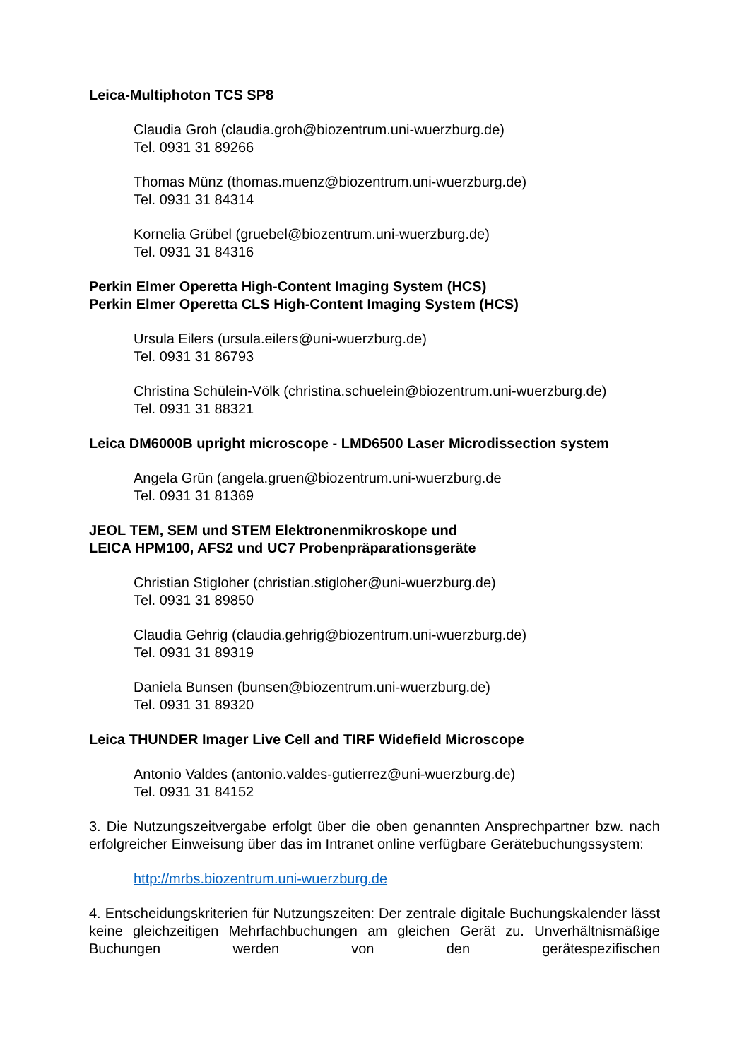Leica-Multiphoton TCS SP8
Claudia Groh (claudia.groh@biozentrum.uni-wuerzburg.de)
Tel. 0931 31 89266
Thomas Münz (thomas.muenz@biozentrum.uni-wuerzburg.de)
Tel. 0931 31 84314
Kornelia Grübel (gruebel@biozentrum.uni-wuerzburg.de)
Tel. 0931 31 84316
Perkin Elmer Operetta High-Content Imaging System (HCS)
Perkin Elmer Operetta CLS High-Content Imaging System (HCS)
Ursula Eilers (ursula.eilers@uni-wuerzburg.de)
Tel. 0931 31 86793
Christina Schülein-Völk (christina.schuelein@biozentrum.uni-wuerzburg.de)
Tel. 0931 31 88321
Leica DM6000B upright microscope - LMD6500 Laser Microdissection system
Angela Grün (angela.gruen@biozentrum.uni-wuerzburg.de
Tel. 0931 31 81369
JEOL TEM, SEM und STEM Elektronenmikroskope und
LEICA HPM100, AFS2 und UC7 Probenpräparationsgeräte
Christian Stigloher (christian.stigloher@uni-wuerzburg.de)
Tel. 0931 31 89850
Claudia Gehrig (claudia.gehrig@biozentrum.uni-wuerzburg.de)
Tel. 0931 31 89319
Daniela Bunsen (bunsen@biozentrum.uni-wuerzburg.de)
Tel. 0931 31 89320
Leica THUNDER Imager Live Cell and TIRF Widefield Microscope
Antonio Valdes (antonio.valdes-gutierrez@uni-wuerzburg.de)
Tel. 0931 31 84152
3. Die Nutzungszeitvergabe erfolgt über die oben genannten Ansprechpartner bzw. nach erfolgreicher Einweisung über das im Intranet online verfügbare Gerätebuchungssystem:
http://mrbs.biozentrum.uni-wuerzburg.de
4. Entscheidungskriterien für Nutzungszeiten: Der zentrale digitale Buchungskalender lässt keine gleichzeitigen Mehrfachbuchungen am gleichen Gerät zu. Unverhältnismäßige Buchungen werden von den gerätespezifischen